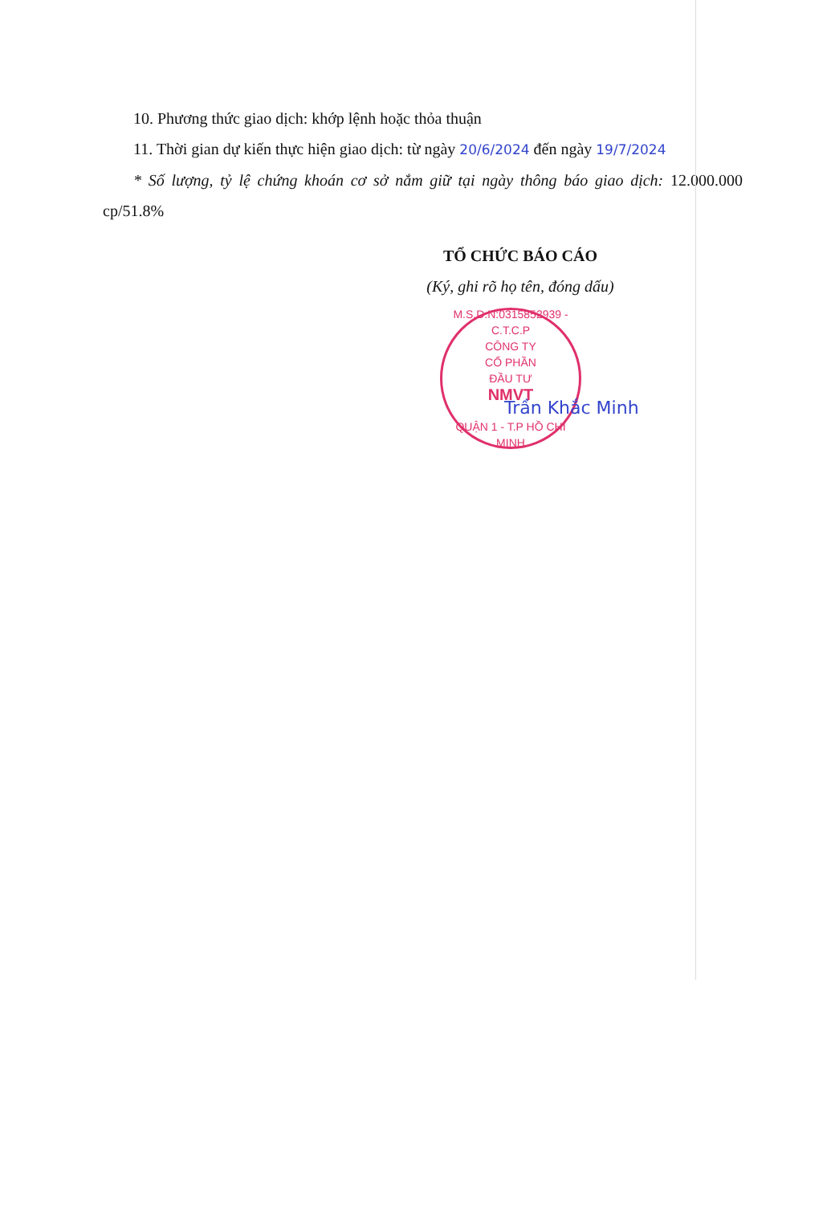10. Phương thức giao dịch: khớp lệnh hoặc thỏa thuận
11. Thời gian dự kiến thực hiện giao dịch: từ ngày 20/6/2024 đến ngày 19/7/2024
* Số lượng, tỷ lệ chứng khoán cơ sở nắm giữ tại ngày thông báo giao dịch: 12.000.000 cp/51.8%
TỔ CHỨC BÁO CÁO
(Ký, ghi rõ họ tên, đóng dấu)
M.S.D.N:0315852939 - C.T.C.P
CÔNG TY
CỔ PHẦN
ĐẦU TƯ
NMVT
QUẬN 1 - T.P HỒ CHÍ MINH
Trần Khắc Minh